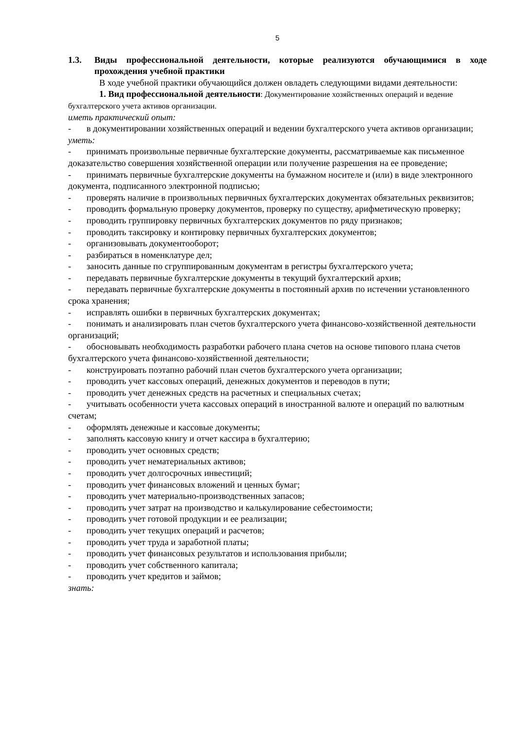5
1.3. Виды профессиональной деятельности, которые реализуются обучающимися в ходе прохождения учебной практики
В ходе учебной практики обучающийся должен овладеть следующими видами деятельности:
1. Вид профессиональной деятельности: Документирование хозяйственных операций и ведение бухгалтерского учета активов организации.
иметь практический опыт:
- в документировании хозяйственных операций и ведении бухгалтерского учета активов организации;
уметь:
- принимать произвольные первичные бухгалтерские документы, рассматриваемые как письменное доказательство совершения хозяйственной операции или получение разрешения на ее проведение;
- принимать первичные бухгалтерские документы на бумажном носителе и (или) в виде электронного документа, подписанного электронной подписью;
- проверять наличие в произвольных первичных бухгалтерских документах обязательных реквизитов;
- проводить формальную проверку документов, проверку по существу, арифметическую проверку;
- проводить группировку первичных бухгалтерских документов по ряду признаков;
- проводить таксировку и контировку первичных бухгалтерских документов;
- организовывать документооборот;
- разбираться в номенклатуре дел;
- заносить данные по сгруппированным документам в регистры бухгалтерского учета;
- передавать первичные бухгалтерские документы в текущий бухгалтерский архив;
- передавать первичные бухгалтерские документы в постоянный архив по истечении установленного срока хранения;
- исправлять ошибки в первичных бухгалтерских документах;
- понимать и анализировать план счетов бухгалтерского учета финансово-хозяйственной деятельности организаций;
- обосновывать необходимость разработки рабочего плана счетов на основе типового плана счетов бухгалтерского учета финансово-хозяйственной деятельности;
- конструировать поэтапно рабочий план счетов бухгалтерского учета организации;
- проводить учет кассовых операций, денежных документов и переводов в пути;
- проводить учет денежных средств на расчетных и специальных счетах;
- учитывать особенности учета кассовых операций в иностранной валюте и операций по валютным счетам;
- оформлять денежные и кассовые документы;
- заполнять кассовую книгу и отчет кассира в бухгалтерию;
- проводить учет основных средств;
- проводить учет нематериальных активов;
- проводить учет долгосрочных инвестиций;
- проводить учет финансовых вложений и ценных бумаг;
- проводить учет материально-производственных запасов;
- проводить учет затрат на производство и калькулирование себестоимости;
- проводить учет готовой продукции и ее реализации;
- проводить учет текущих операций и расчетов;
- проводить учет труда и заработной платы;
- проводить учет финансовых результатов и использования прибыли;
- проводить учет собственного капитала;
- проводить учет кредитов и займов;
знать: